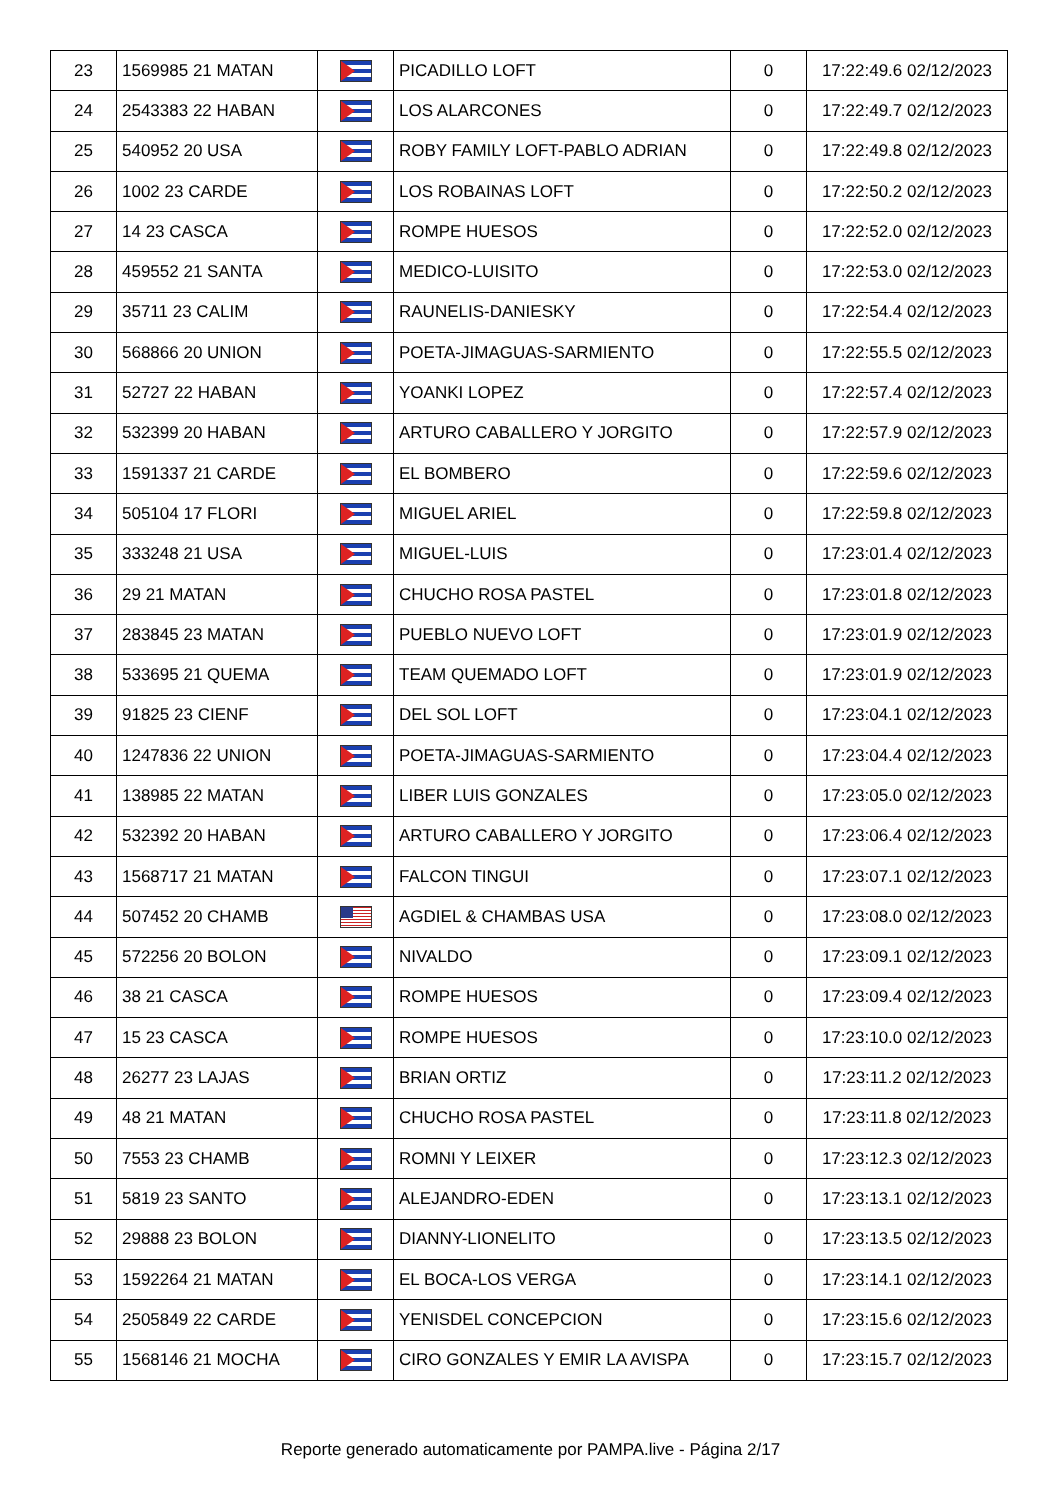| 23 | 1569985 21 MATAN | | PICADILLO LOFT | 0 | 17:22:49.6 02/12/2023 |
| 24 | 2543383 22 HABAN | | LOS ALARCONES | 0 | 17:22:49.7 02/12/2023 |
| 25 | 540952 20 USA | | ROBY FAMILY LOFT-PABLO ADRIAN | 0 | 17:22:49.8 02/12/2023 |
| 26 | 1002 23 CARDE | | LOS ROBAINAS LOFT | 0 | 17:22:50.2 02/12/2023 |
| 27 | 14 23 CASCA | | ROMPE HUESOS | 0 | 17:22:52.0 02/12/2023 |
| 28 | 459552 21 SANTA | | MEDICO-LUISITO | 0 | 17:22:53.0 02/12/2023 |
| 29 | 35711 23 CALIM | | RAUNELIS-DANIESKY | 0 | 17:22:54.4 02/12/2023 |
| 30 | 568866 20 UNION | | POETA-JIMAGUAS-SARMIENTO | 0 | 17:22:55.5 02/12/2023 |
| 31 | 52727 22 HABAN | | YOANKI LOPEZ | 0 | 17:22:57.4 02/12/2023 |
| 32 | 532399 20 HABAN | | ARTURO CABALLERO Y JORGITO | 0 | 17:22:57.9 02/12/2023 |
| 33 | 1591337 21 CARDE | | EL BOMBERO | 0 | 17:22:59.6 02/12/2023 |
| 34 | 505104 17 FLORI | | MIGUEL ARIEL | 0 | 17:22:59.8 02/12/2023 |
| 35 | 333248 21 USA | | MIGUEL-LUIS | 0 | 17:23:01.4 02/12/2023 |
| 36 | 29 21 MATAN | | CHUCHO ROSA PASTEL | 0 | 17:23:01.8 02/12/2023 |
| 37 | 283845 23 MATAN | | PUEBLO NUEVO LOFT | 0 | 17:23:01.9 02/12/2023 |
| 38 | 533695 21 QUEMA | | TEAM QUEMADO LOFT | 0 | 17:23:01.9 02/12/2023 |
| 39 | 91825 23 CIENF | | DEL SOL LOFT | 0 | 17:23:04.1 02/12/2023 |
| 40 | 1247836 22 UNION | | POETA-JIMAGUAS-SARMIENTO | 0 | 17:23:04.4 02/12/2023 |
| 41 | 138985 22 MATAN | | LIBER LUIS GONZALES | 0 | 17:23:05.0 02/12/2023 |
| 42 | 532392 20 HABAN | | ARTURO CABALLERO Y JORGITO | 0 | 17:23:06.4 02/12/2023 |
| 43 | 1568717 21 MATAN | | FALCON TINGUI | 0 | 17:23:07.1 02/12/2023 |
| 44 | 507452 20 CHAMB | | AGDIEL & CHAMBAS USA | 0 | 17:23:08.0 02/12/2023 |
| 45 | 572256 20 BOLON | | NIVALDO | 0 | 17:23:09.1 02/12/2023 |
| 46 | 38 21 CASCA | | ROMPE HUESOS | 0 | 17:23:09.4 02/12/2023 |
| 47 | 15 23 CASCA | | ROMPE HUESOS | 0 | 17:23:10.0 02/12/2023 |
| 48 | 26277 23 LAJAS | | BRIAN ORTIZ | 0 | 17:23:11.2 02/12/2023 |
| 49 | 48 21 MATAN | | CHUCHO ROSA PASTEL | 0 | 17:23:11.8 02/12/2023 |
| 50 | 7553 23 CHAMB | | ROMNI Y LEIXER | 0 | 17:23:12.3 02/12/2023 |
| 51 | 5819 23 SANTO | | ALEJANDRO-EDEN | 0 | 17:23:13.1 02/12/2023 |
| 52 | 29888 23 BOLON | | DIANNY-LIONELITO | 0 | 17:23:13.5 02/12/2023 |
| 53 | 1592264 21 MATAN | | EL BOCA-LOS VERGA | 0 | 17:23:14.1 02/12/2023 |
| 54 | 2505849 22 CARDE | | YENISDEL CONCEPCION | 0 | 17:23:15.6 02/12/2023 |
| 55 | 1568146 21 MOCHA | | CIRO GONZALES Y EMIR LA AVISPA | 0 | 17:23:15.7 02/12/2023 |
Reporte generado automaticamente por PAMPA.live - Página 2/17